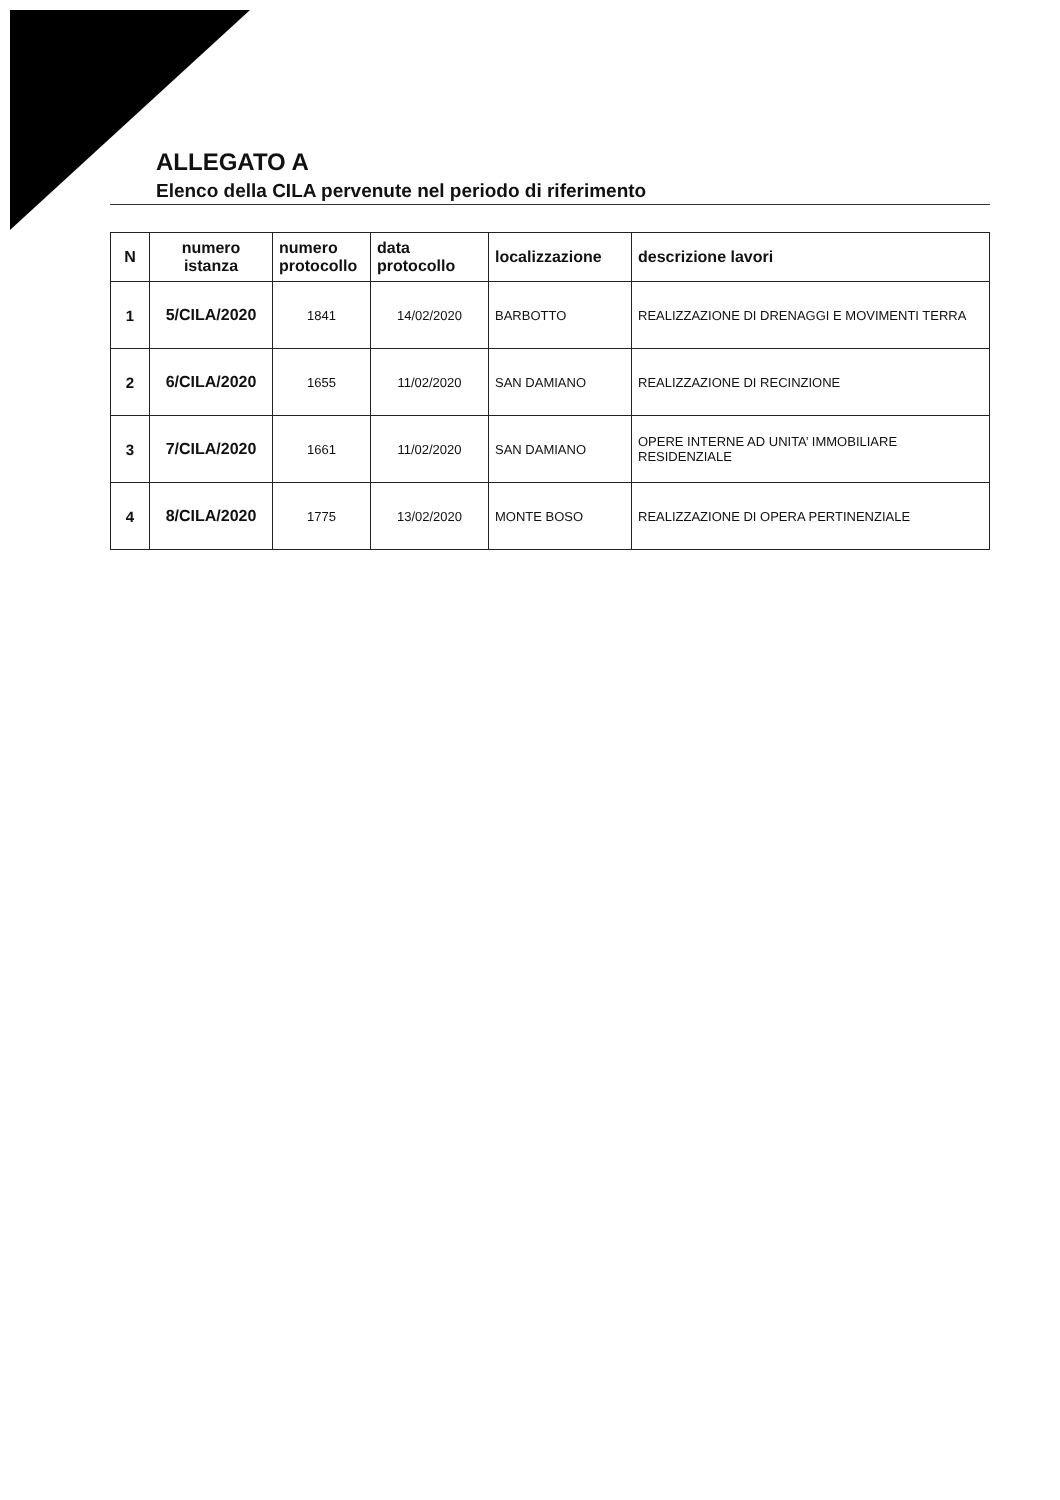ALLEGATO A
Elenco della CILA pervenute nel periodo di riferimento
| N | numero istanza | numero protocollo | data protocollo | localizzazione | descrizione lavori |
| --- | --- | --- | --- | --- | --- |
| 1 | 5/CILA/2020 | 1841 | 14/02/2020 | BARBOTTO | REALIZZAZIONE DI DRENAGGI E MOVIMENTI TERRA |
| 2 | 6/CILA/2020 | 1655 | 11/02/2020 | SAN DAMIANO | REALIZZAZIONE DI RECINZIONE |
| 3 | 7/CILA/2020 | 1661 | 11/02/2020 | SAN DAMIANO | OPERE INTERNE AD UNITA’ IMMOBILIARE RESIDENZIALE |
| 4 | 8/CILA/2020 | 1775 | 13/02/2020 | MONTE BOSO | REALIZZAZIONE DI OPERA PERTINENZIALE |